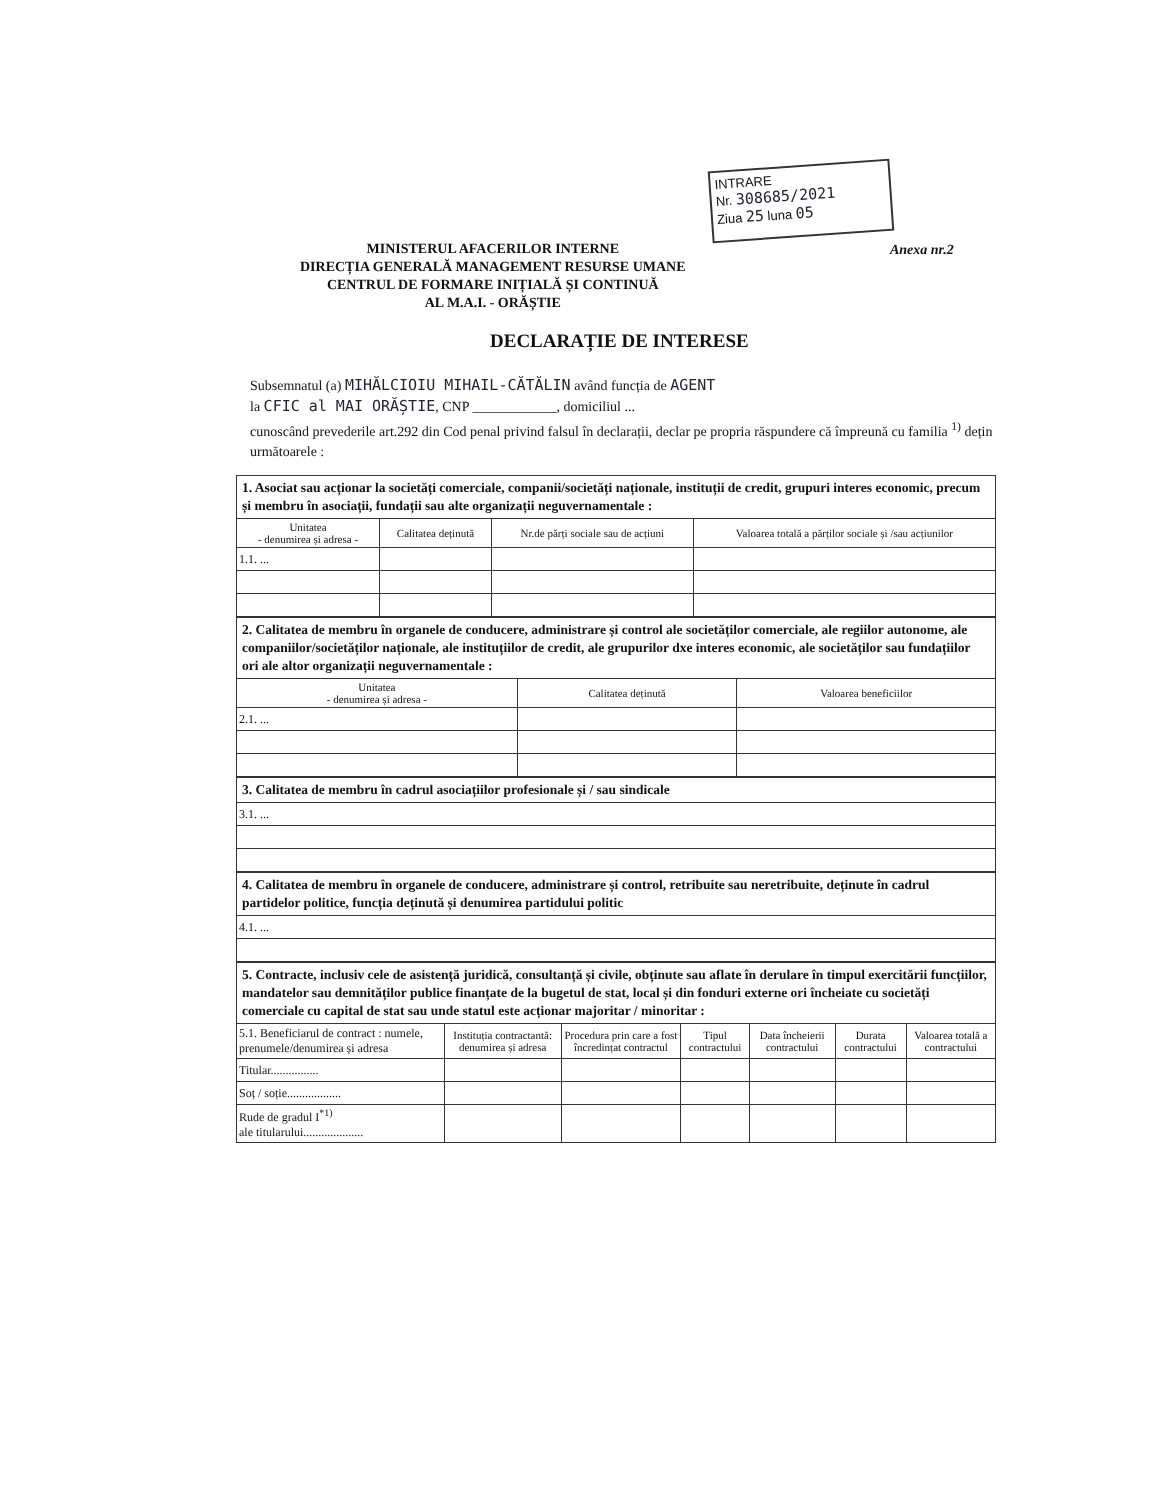INTRARE
Nr. 308685/2021
Ziua 25 luna 05
MINISTERUL AFACERILOR INTERNE
DIRECȚIA GENERALĂ MANAGEMENT RESURSE UMANE
CENTRUL DE FORMARE INIȚIALĂ ȘI CONTINUĂ
AL M.A.I. - ORĂȘTIE
Anexa nr.2
DECLARAȚIE DE INTERESE
Subsemnatul (a) MIHĂLCIOIU MIHAIL-CĂTĂLIN având funcția de AGENT
la CFIC al MAI ORĂȘTIE, CNP ____________, domiciliul ...
cunoscând prevederile art.292 din Cod penal privind falsul în declarații, declar pe propria răspundere că împreună cu familia <sup>1)</sup> dețin următoarele :
1. Asociat sau acționar la societăți comerciale, companii/societăți naționale, instituții de credit, grupuri interes economic, precum și membru în asociații, fundații sau alte organizații neguvernamentale :
| Unitatea - denumirea și adresa - | Calitatea deținută | Nr.de părți sociale sau de acțiuni | Valoarea totală a părților sociale și /sau acțiunilor |
| --- | --- | --- | --- |
| 1.1. ... | | | |
2. Calitatea de membru în organele de conducere, administrare și control ale societăților comerciale, ale regiilor autonome, ale companiilor/societăților naționale, ale instituțiilor de credit, ale grupurilor dxe interes economic, ale societăților sau fundațiilor ori ale altor organizații neguvernamentale :
| Unitatea - denumirea și adresa - | Calitatea deținută | Valoarea beneficiilor |
| --- | --- | --- |
| 2.1. ... | | |
3. Calitatea de membru în cadrul asociațiilor profesionale și / sau sindicale
| 3.1. ... |
4. Calitatea de membru în organele de conducere, administrare și control, retribuite sau neretribuite, deținute în cadrul partidelor politice, funcția deținută și denumirea partidului politic
| 4.1. ... |
5. Contracte, inclusiv cele de asistență juridică, consultanță și civile, obținute sau aflate în derulare în timpul exercitării funcțiilor, mandatelor sau demnităților publice finanțate de la bugetul de stat, local și din fonduri externe ori încheiate cu societăți comerciale cu capital de stat sau unde statul este acționar majoritar / minoritar :
| 5.1. Beneficiarul de contract : numele, prenumele/denumirea și adresa | Instituția contractantă: denumirea și adresa | Procedura prin care a fost încredințat contractul | Tipul contractului | Data încheierii contractului | Durata contractului | Valoarea totală a contractului |
| --- | --- | --- | --- | --- | --- | --- |
| Titular................ | | | | | | |
| Soț / soție.................. | | | | | | |
| Rude de gradul I<sup>*1)</sup> ale titularului.................... | | | | | | |